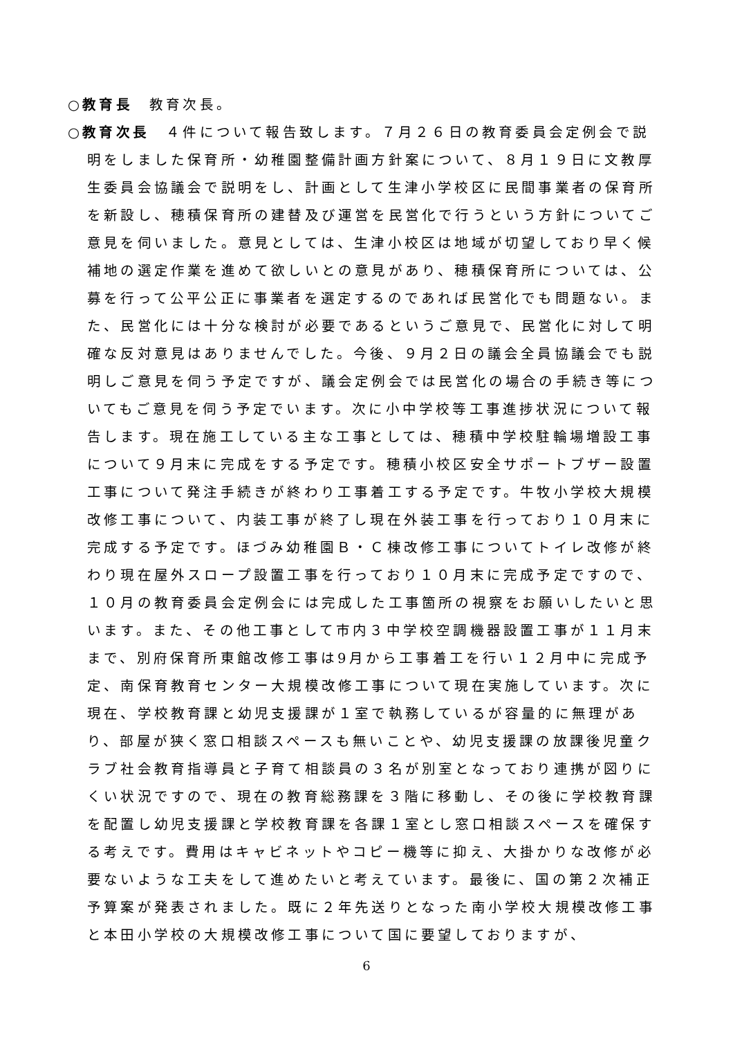○教育長　教育次長。
○教育次長　４件について報告致します。７月２６日の教育委員会定例会で説明をしました保育所・幼稚園整備計画方針案について、８月１９日に文教厚生委員会協議会で説明をし、計画として生津小学校区に民間事業者の保育所を新設し、穂積保育所の建替及び運営を民営化で行うという方針についてご意見を伺いました。意見としては、生津小校区は地域が切望しており早く候補地の選定作業を進めて欲しいとの意見があり、穂積保育所については、公募を行って公平公正に事業者を選定するのであれば民営化でも問題ない。また、民営化には十分な検討が必要であるというご意見で、民営化に対して明確な反対意見はありませんでした。今後、９月２日の議会全員協議会でも説明しご意見を伺う予定ですが、議会定例会では民営化の場合の手続き等についてもご意見を伺う予定でいます。次に小中学校等工事進捗状況について報告します。現在施工している主な工事としては、穂積中学校駐輪場増設工事について９月末に完成をする予定です。穂積小校区安全サポートブザー設置工事について発注手続きが終わり工事着工する予定です。牛牧小学校大規模改修工事について、内装工事が終了し現在外装工事を行っており１０月末に完成する予定です。ほづみ幼稚園Ｂ・Ｃ棟改修工事についてトイレ改修が終わり現在屋外スロープ設置工事を行っており１０月末に完成予定ですので、１０月の教育委員会定例会には完成した工事箇所の視察をお願いしたいと思います。また、その他工事として市内３中学校空調機器設置工事が１１月末まで、別府保育所東館改修工事は9月から工事着工を行い１２月中に完成予定、南保育教育センター大規模改修工事について現在実施しています。次に現在、学校教育課と幼児支援課が１室で執務しているが容量的に無理があり、部屋が狭く窓口相談スペースも無いことや、幼児支援課の放課後児童クラブ社会教育指導員と子育て相談員の３名が別室となっており連携が図りにくい状況ですので、現在の教育総務課を３階に移動し、その後に学校教育課を配置し幼児支援課と学校教育課を各課１室とし窓口相談スペースを確保する考えです。費用はキャビネットやコピー機等に抑え、大掛かりな改修が必要ないような工夫をして進めたいと考えています。最後に、国の第２次補正予算案が発表されました。既に２年先送りとなった南小学校大規模改修工事と本田小学校の大規模改修工事について国に要望しておりますが、
6